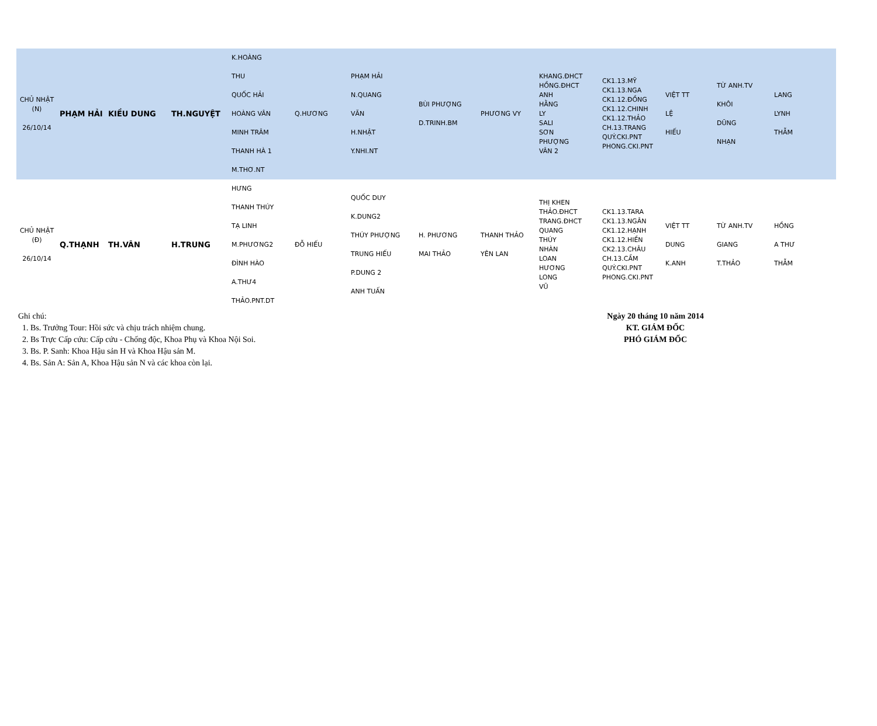| CHỦ NHẬT (N) 26/10/14 | PHẠM HẢI | KIỀU DUNG | TH.NGUYỆT | K.HOÀNG THU QUỐC HẢI HOÀNG VÂN MINH TRÂM THANH HÀ 1 M.THƠ.NT | Q.HƯƠNG | PHẠM HẢI N.QUANG VĂN H.NHẬT Y.NHI.NT | BÙI PHƯỢNG D.TRINH.BM | PHƯƠNG VY | KHANG.ĐHCT HỒNG.ĐHCT ANH HẰNG LY SALI SƠN PHƯỢNG VÂN 2 | CK1.13.MỸ CK1.13.NGA CK1.12.ĐỒNG CK1.12.CHINH CK1.12.THẢO CH.13.TRANG QUÝ.CKI.PNT PHONG.CKI.PNT | VIỆT TT LỆ HIẾU | TỪ ANH.TV KHÔI DŨNG NHẠN | LANG LYNH THẪM |
| CHỦ NHẬT (Đ) 26/10/14 | Q.THẠNH | TH.VÂN | H.TRUNG | HƯNG THANH THÚY TẠ LINH M.PHƯƠNG2 ĐÌNH HÀO A.THƯ4 THẢO.PNT.DT | ĐỖ HIẾU | QUỐC DUY K.DUNG2 THÚY PHƯỢNG TRUNG HIẾU P.DUNG 2 ANH TUẤN | H. PHƯƠNG MAI THẢO | THANH THẢO YÊN LAN | THỊ KHEN THẢO.ĐHCT TRANG.ĐHCT QUANG THÚY NHÀN LOAN HƯƠNG LONG VŨ | CK1.13.TARA CK1.13.NGÂN CK1.12.HẠNH CK1.12.HIỀN CK2.13.CHÂU CH.13.CẦM QUÝ.CKI.PNT PHONG.CKI.PNT | VIỆT TT DUNG K.ANH | TỪ ANH.TV GIANG T.THẢO | HỒNG A THƯ THẪM |
Ghi chú:
1. Bs. Trưởng Tour: Hồi sức và chịu trách nhiệm chung.
2. Bs Trực Cấp cứu: Cấp cứu - Chống độc, Khoa Phụ và Khoa Nội Soi.
3. Bs. P. Sanh: Khoa Hậu sản H và Khoa Hậu sản M.
4. Bs. Sản A: Sản A, Khoa Hậu sản N và các khoa còn lại.
Ngày 20 tháng 10 năm 2014
KT. GIÁM ĐỐC
PHÓ GIÁM ĐỐC